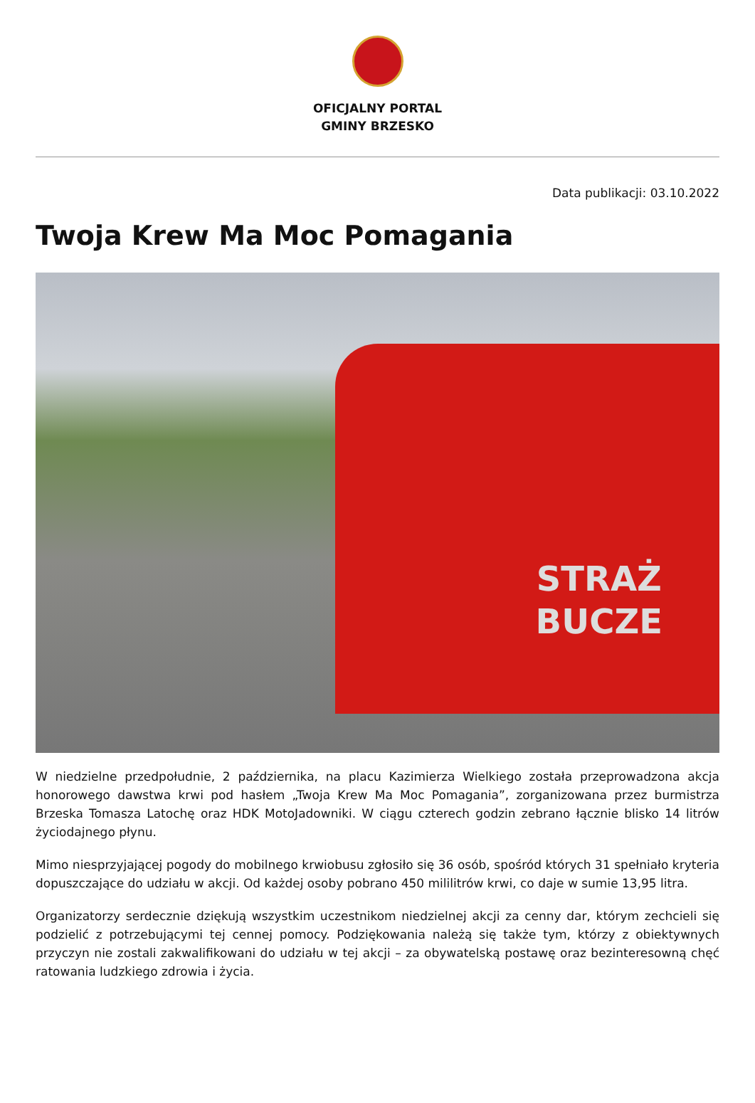OFICJALNY PORTAL
GMINY BRZESKO
Data publikacji: 03.10.2022
Twoja Krew Ma Moc Pomagania
STRAŻ
BUCZE
W niedzielne przedpołudnie, 2 października, na placu Kazimierza Wielkiego została przeprowadzona akcja honorowego dawstwa krwi pod hasłem „Twoja Krew Ma Moc Pomagania”, zorganizowana przez burmistrza Brzeska Tomasza Latochę oraz HDK MotoJadowniki. W ciągu czterech godzin zebrano łącznie blisko 14 litrów życiodajnego płynu.
Mimo niesprzyjającej pogody do mobilnego krwiobusu zgłosiło się 36 osób, spośród których 31 spełniało kryteria dopuszczające do udziału w akcji. Od każdej osoby pobrano 450 mililitrów krwi, co daje w sumie 13,95 litra.
Organizatorzy serdecznie dziękują wszystkim uczestnikom niedzielnej akcji za cenny dar, którym zechcieli się podzielić z potrzebującymi tej cennej pomocy. Podziękowania należą się także tym, którzy z obiektywnych przyczyn nie zostali zakwalifikowani do udziału w tej akcji – za obywatelską postawę oraz bezinteresowną chęć ratowania ludzkiego zdrowia i życia.